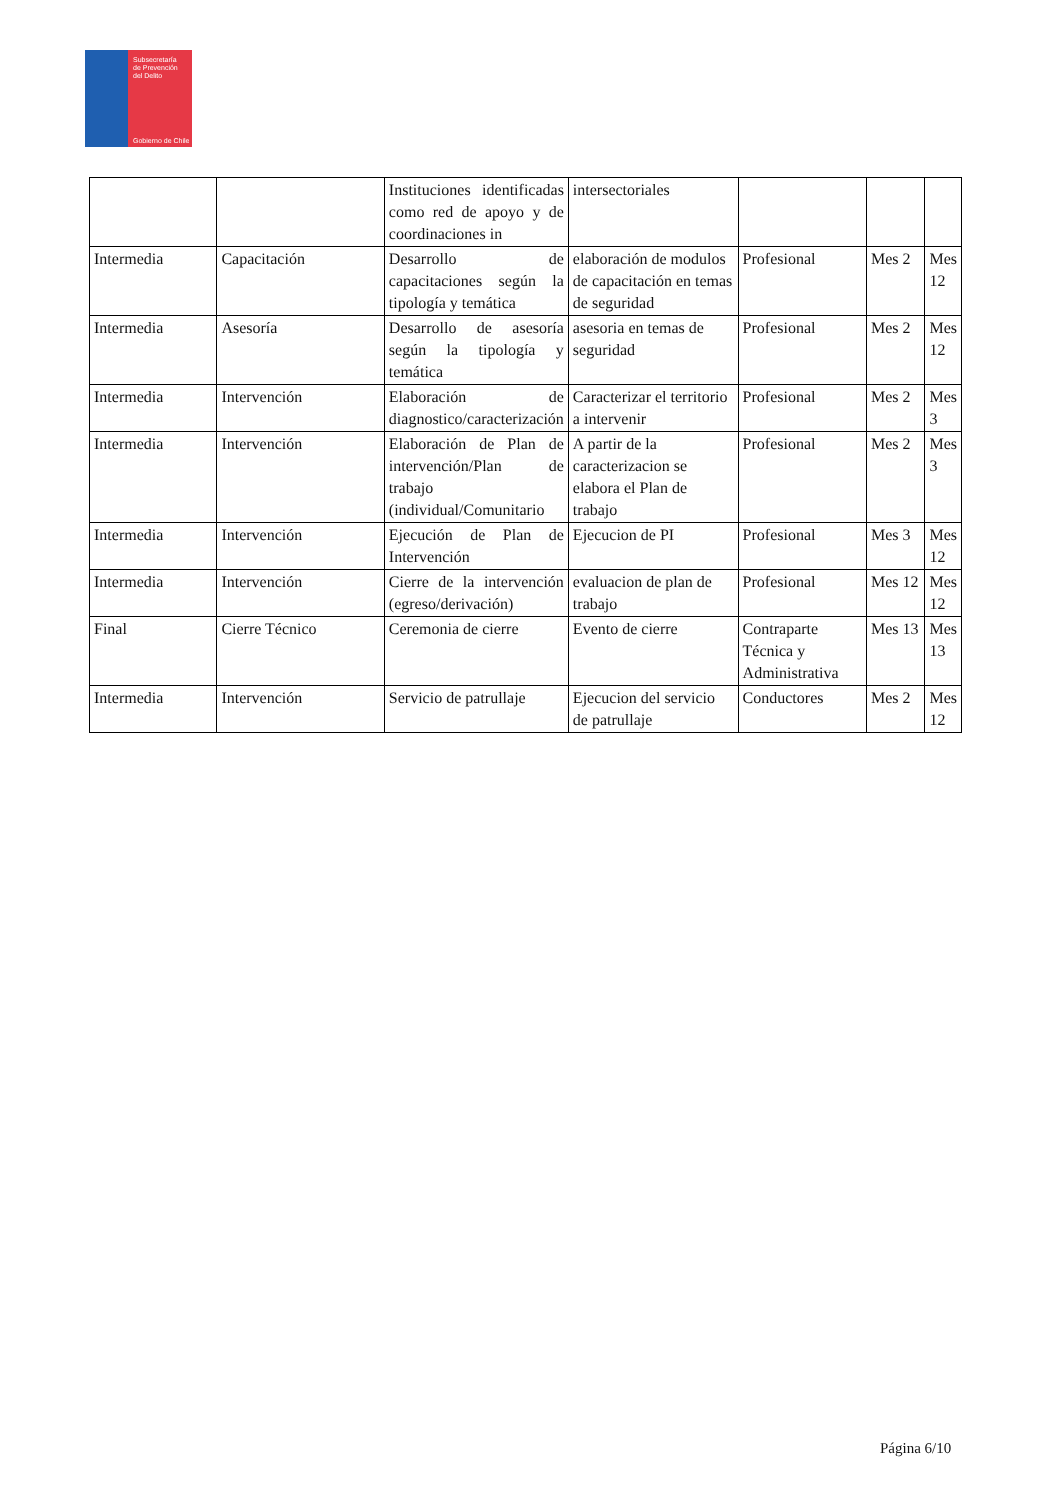Subsecretaría
de Prevención
del Delito
Gobierno de Chile
| | | Instituciones identificadas como red de apoyo y de coordinaciones in | intersectoriales | | | |
| Intermedia | Capacitación | Desarrollo de capacitaciones según la tipología y temática | elaboración de modulos de capacitación en temas de seguridad | Profesional | Mes 2 | Mes 12 |
| Intermedia | Asesoría | Desarrollo de asesoría según la tipología y temática | asesoria en temas de seguridad | Profesional | Mes 2 | Mes 12 |
| Intermedia | Intervención | Elaboración de diagnostico/caracterización | Caracterizar el territorio a intervenir | Profesional | Mes 2 | Mes 3 |
| Intermedia | Intervención | Elaboración de Plan de intervención/Plan de trabajo (individual/Comunitario | A partir de la caracterizacion se elabora el Plan de trabajo | Profesional | Mes 2 | Mes 3 |
| Intermedia | Intervención | Ejecución de Plan de Intervención | Ejecucion de PI | Profesional | Mes 3 | Mes 12 |
| Intermedia | Intervención | Cierre de la intervención (egreso/derivación) | evaluacion de plan de trabajo | Profesional | Mes 12 | Mes 12 |
| Final | Cierre Técnico | Ceremonia de cierre | Evento de cierre | Contraparte Técnica y Administrativa | Mes 13 | Mes 13 |
| Intermedia | Intervención | Servicio de patrullaje | Ejecucion del servicio de patrullaje | Conductores | Mes 2 | Mes 12 |
Página 6/10